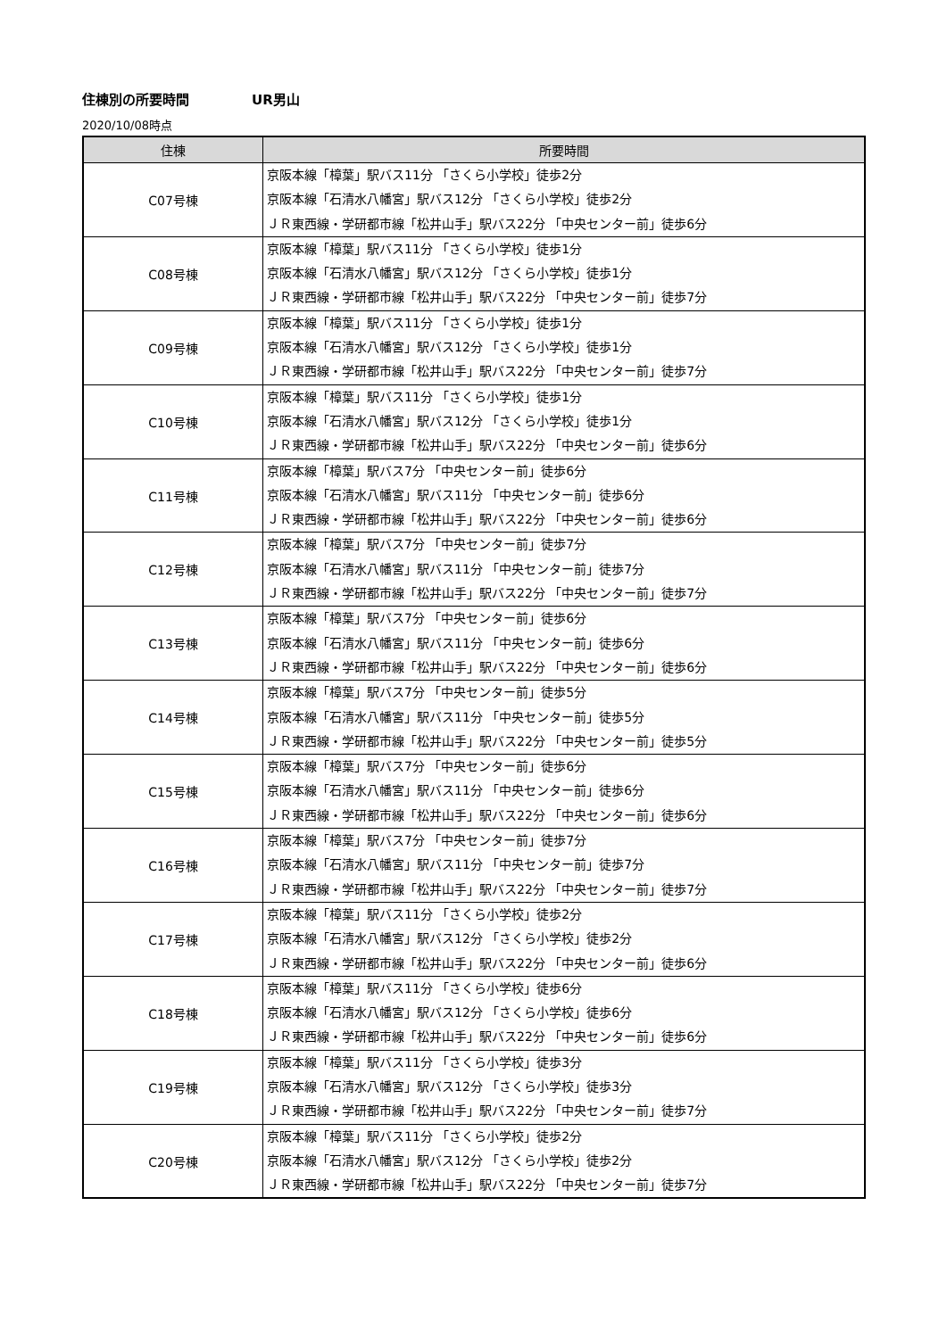住棟別の所要時間 UR男山
2020/10/08時点
| 住棟 | 所要時間 |
| --- | --- |
| C07号棟 | 京阪本線「樟葉」駅バス11分 「さくら小学校」徒歩2分 京阪本線「石清水八幡宮」駅バス12分 「さくら小学校」徒歩2分 ＪＲ東西線・学研都市線「松井山手」駅バス22分 「中央センター前」徒歩6分 |
| C08号棟 | 京阪本線「樟葉」駅バス11分 「さくら小学校」徒歩1分 京阪本線「石清水八幡宮」駅バス12分 「さくら小学校」徒歩1分 ＪＲ東西線・学研都市線「松井山手」駅バス22分 「中央センター前」徒歩7分 |
| C09号棟 | 京阪本線「樟葉」駅バス11分 「さくら小学校」徒歩1分 京阪本線「石清水八幡宮」駅バス12分 「さくら小学校」徒歩1分 ＪＲ東西線・学研都市線「松井山手」駅バス22分 「中央センター前」徒歩7分 |
| C10号棟 | 京阪本線「樟葉」駅バス11分 「さくら小学校」徒歩1分 京阪本線「石清水八幡宮」駅バス12分 「さくら小学校」徒歩1分 ＪＲ東西線・学研都市線「松井山手」駅バス22分 「中央センター前」徒歩6分 |
| C11号棟 | 京阪本線「樟葉」駅バス7分 「中央センター前」徒歩6分 京阪本線「石清水八幡宮」駅バス11分 「中央センター前」徒歩6分 ＪＲ東西線・学研都市線「松井山手」駅バス22分 「中央センター前」徒歩6分 |
| C12号棟 | 京阪本線「樟葉」駅バス7分 「中央センター前」徒歩7分 京阪本線「石清水八幡宮」駅バス11分 「中央センター前」徒歩7分 ＪＲ東西線・学研都市線「松井山手」駅バス22分 「中央センター前」徒歩7分 |
| C13号棟 | 京阪本線「樟葉」駅バス7分 「中央センター前」徒歩6分 京阪本線「石清水八幡宮」駅バス11分 「中央センター前」徒歩6分 ＪＲ東西線・学研都市線「松井山手」駅バス22分 「中央センター前」徒歩6分 |
| C14号棟 | 京阪本線「樟葉」駅バス7分 「中央センター前」徒歩5分 京阪本線「石清水八幡宮」駅バス11分 「中央センター前」徒歩5分 ＪＲ東西線・学研都市線「松井山手」駅バス22分 「中央センター前」徒歩5分 |
| C15号棟 | 京阪本線「樟葉」駅バス7分 「中央センター前」徒歩6分 京阪本線「石清水八幡宮」駅バス11分 「中央センター前」徒歩6分 ＪＲ東西線・学研都市線「松井山手」駅バス22分 「中央センター前」徒歩6分 |
| C16号棟 | 京阪本線「樟葉」駅バス7分 「中央センター前」徒歩7分 京阪本線「石清水八幡宮」駅バス11分 「中央センター前」徒歩7分 ＪＲ東西線・学研都市線「松井山手」駅バス22分 「中央センター前」徒歩7分 |
| C17号棟 | 京阪本線「樟葉」駅バス11分 「さくら小学校」徒歩2分 京阪本線「石清水八幡宮」駅バス12分 「さくら小学校」徒歩2分 ＪＲ東西線・学研都市線「松井山手」駅バス22分 「中央センター前」徒歩6分 |
| C18号棟 | 京阪本線「樟葉」駅バス11分 「さくら小学校」徒歩6分 京阪本線「石清水八幡宮」駅バス12分 「さくら小学校」徒歩6分 ＪＲ東西線・学研都市線「松井山手」駅バス22分 「中央センター前」徒歩6分 |
| C19号棟 | 京阪本線「樟葉」駅バス11分 「さくら小学校」徒歩3分 京阪本線「石清水八幡宮」駅バス12分 「さくら小学校」徒歩3分 ＪＲ東西線・学研都市線「松井山手」駅バス22分 「中央センター前」徒歩7分 |
| C20号棟 | 京阪本線「樟葉」駅バス11分 「さくら小学校」徒歩2分 京阪本線「石清水八幡宮」駅バス12分 「さくら小学校」徒歩2分 ＪＲ東西線・学研都市線「松井山手」駅バス22分 「中央センター前」徒歩7分 |